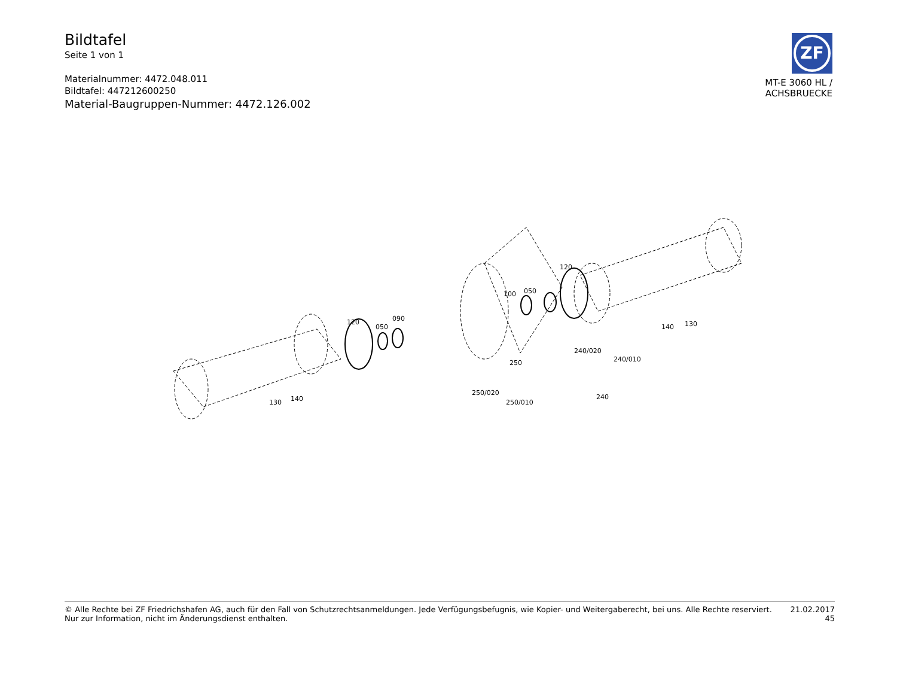Bildtafel
Seite 1 von 1
Materialnummer: 4472.048.011
Bildtafel: 447212600250
Material-Baugruppen-Nummer: 4472.126.002
ZF
MT-E 3060 HL /
ACHSBRUECKE
120
050
090
100
050
120
140
130
130
140
240/020
240/010
240
250
250/020
250/010
© Alle Rechte bei ZF Friedrichshafen AG, auch für den Fall von Schutzrechtsanmeldungen. Jede Verfügungsbefugnis, wie Kopier- und Weitergaberecht, bei uns. Alle Rechte reserviert.
Nur zur Information, nicht im Änderungsdienst enthalten.
21.02.2017
45